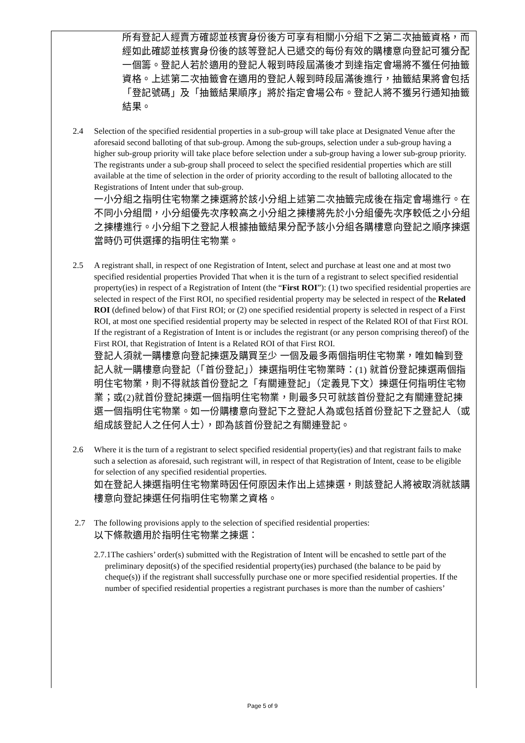所有登記人經賣方確認並核實身份後方可享有相關小分組下之第二次抽籤資格，而經如此確認並核實身份後的該等登記人已遞交的每份有效的購樓意向登記可獲分配一個籌。登記人若於適用的登記人報到時段屆滿後才到達指定會場將不獲任何抽籤資格。上述第二次抽籤會在適用的登記人報到時段屆滿後進行，抽籤結果將會包括「登記號碼」及「抽籤結果順序」將於指定會場公布。登記人將不獲另行通知抽籤結果。
2.4 Selection of the specified residential properties in a sub-group will take place at Designated Venue after the aforesaid second balloting of that sub-group. Among the sub-groups, selection under a sub-group having a higher sub-group priority will take place before selection under a sub-group having a lower sub-group priority. The registrants under a sub-group shall proceed to select the specified residential properties which are still available at the time of selection in the order of priority according to the result of balloting allocated to the Registrations of Intent under that sub-group.
一小分組之指明住宅物業之揀選將於該小分組上述第二次抽籤完成後在指定會場進行。在不同小分組間，小分組優先次序較高之小分組之揀樓將先於小分組優先次序較低之小分組之揀樓進行。小分組下之登記人根據抽籤結果分配予該小分組各購樓意向登記之順序揀選 當時仍可供選擇的指明住宅物業。
2.5 A registrant shall, in respect of one Registration of Intent, select and purchase at least one and at most two specified residential properties Provided That when it is the turn of a registrant to select specified residential property(ies) in respect of a Registration of Intent (the “First ROI”): (1) two specified residential properties are selected in respect of the First ROI, no specified residential property may be selected in respect of the Related ROI (defined below) of that First ROI; or (2) one specified residential property is selected in respect of a First ROI, at most one specified residential property may be selected in respect of the Related ROI of that First ROI. If the registrant of a Registration of Intent is or includes the registrant (or any person comprising thereof) of the First ROI, that Registration of Intent is a Related ROI of that First ROI.
登記人須就一購樓意向登記揀選及購買至少 一個及最多兩個指明住宅物業，唯如輪到登記人就一購樓意向登記（「首份登記」）揀選指明住宅物業時：(1) 就首份登記揀選兩個指明住宅物業，則不得就該首份登記之「有關連登記」（定義見下文）揀選任何指明住宅物業；或(2)就首份登記揀選一個指明住宅物業，則最多只可就該首份登記之有關連登記揀選一個指明住宅物業。如一份購樓意向登記下之登記人為或包括首份登記下之登記人（或組成該登記人之任何人士），即為該首份登記之有關連登記。
2.6 Where it is the turn of a registrant to select specified residential property(ies) and that registrant fails to make such a selection as aforesaid, such registrant will, in respect of that Registration of Intent, cease to be eligible for selection of any specified residential properties.
如在登記人揀選指明住宅物業時因任何原因未作出上述揀選，則該登記人將被取消就該購樓意向登記揀選任何指明住宅物業之資格。
2.7 The following provisions apply to the selection of specified residential properties:
以下條款適用於指明住宅物業之揀選：
2.7.1The cashiers’ order(s) submitted with the Registration of Intent will be encashed to settle part of the preliminary deposit(s) of the specified residential property(ies) purchased (the balance to be paid by cheque(s)) if the registrant shall successfully purchase one or more specified residential properties. If the number of specified residential properties a registrant purchases is more than the number of cashiers’
Page 5 of 9